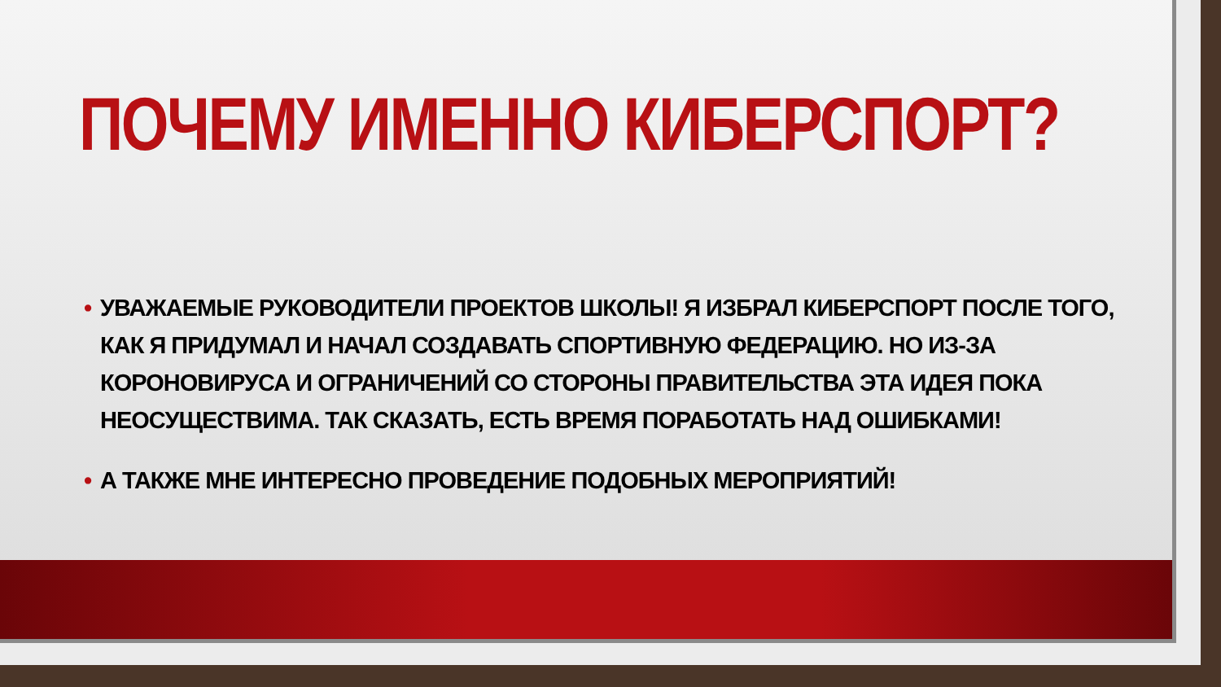ПОЧЕМУ ИМЕННО КИБЕРСПОРТ?
• УВАЖАЕМЫЕ РУКОВОДИТЕЛИ ПРОЕКТОВ ШКОЛЫ! Я ИЗБРАЛ КИБЕРСПОРТ ПОСЛЕ ТОГО, КАК Я ПРИДУМАЛ И НАЧАЛ СОЗДАВАТЬ СПОРТИВНУЮ ФЕДЕРАЦИЮ. НО ИЗ-ЗА КОРОНОВИРУСА И ОГРАНИЧЕНИЙ СО СТОРОНЫ ПРАВИТЕЛЬСТВА ЭТА ИДЕЯ ПОКА НЕОСУЩЕСТВИМА. ТАК СКАЗАТЬ, ЕСТЬ ВРЕМЯ ПОРАБОТАТЬ НАД ОШИБКАМИ!
• А ТАКЖЕ МНЕ ИНТЕРЕСНО ПРОВЕДЕНИЕ ПОДОБНЫХ МЕРОПРИЯТИЙ!